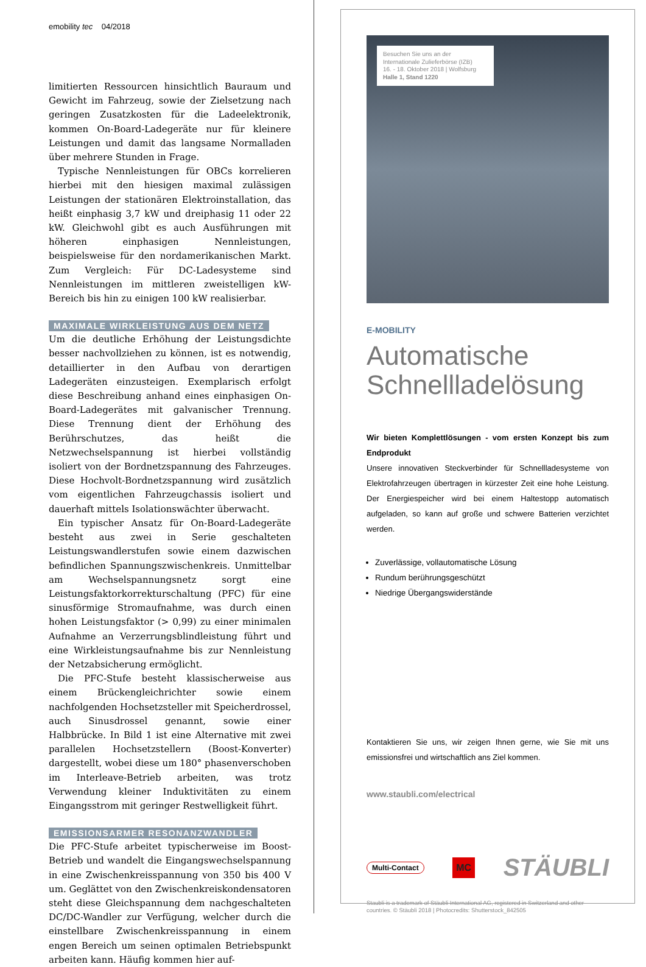emobility tec 04/2018
limitierten Ressourcen hinsichtlich Bauraum und Gewicht im Fahrzeug, sowie der Zielsetzung nach geringen Zusatzkosten für die Ladeelektronik, kommen On-Board-Ladegeräte nur für kleinere Leistungen und damit das langsame Normalladen über mehrere Stunden in Frage.
Typische Nennleistungen für OBCs korrelieren hierbei mit den hiesigen maximal zulässigen Leistungen der stationären Elektroinstallation, das heißt einphasig 3,7 kW und dreiphasig 11 oder 22 kW. Gleichwohl gibt es auch Ausführungen mit höheren einphasigen Nennleistungen, beispielsweise für den nordamerikanischen Markt. Zum Vergleich: Für DC-Ladesysteme sind Nennleistungen im mittleren zweistelligen kW-Bereich bis hin zu einigen 100 kW realisierbar.
MAXIMALE WIRKLEISTUNG AUS DEM NETZ
Um die deutliche Erhöhung der Leistungsdichte besser nachvollziehen zu können, ist es notwendig, detaillierter in den Aufbau von derartigen Ladegeräten einzusteigen. Exemplarisch erfolgt diese Beschreibung anhand eines einphasigen On-Board-Ladegerätes mit galvanischer Trennung. Diese Trennung dient der Erhöhung des Berührschutzes, das heißt die Netzwechselspannung ist hierbei vollständig isoliert von der Bordnetzspannung des Fahrzeuges. Diese Hochvolt-Bordnetzspannung wird zusätzlich vom eigentlichen Fahrzeugchassis isoliert und dauerhaft mittels Isolationswächter überwacht.
Ein typischer Ansatz für On-Board-Ladegeräte besteht aus zwei in Serie geschalteten Leistungswandlerstufen sowie einem dazwischen befindlichen Spannungszwischenkreis. Unmittelbar am Wechselspannungsnetz sorgt eine Leistungsfaktorkorrekturschaltung (PFC) für eine sinusförmige Stromaufnahme, was durch einen hohen Leistungsfaktor (> 0,99) zu einer minimalen Aufnahme an Verzerrungsblindleistung führt und eine Wirkleistungsaufnahme bis zur Nennleistung der Netzabsicherung ermöglicht.
Die PFC-Stufe besteht klassischerweise aus einem Brückengleichrichter sowie einem nachfolgenden Hochsetzsteller mit Speicherdrossel, auch Sinusdrossel genannt, sowie einer Halbbrücke. In Bild 1 ist eine Alternative mit zwei parallelen Hochsetzstellern (Boost-Konverter) dargestellt, wobei diese um 180° phasenverschoben im Interleave-Betrieb arbeiten, was trotz Verwendung kleiner Induktivitäten zu einem Eingangsstrom mit geringer Restwelligkeit führt.
EMISSIONSARMER RESONANZWANDLER
Die PFC-Stufe arbeitet typischerweise im Boost-Betrieb und wandelt die Eingangswechselspannung in eine Zwischenkreisspannung von 350 bis 400 V um. Geglättet von den Zwischenkreiskondensatoren steht diese Gleichspannung dem nachgeschalteten DC/DC-Wandler zur Verfügung, welcher durch die einstellbare Zwischenkreisspannung in einem engen Bereich um seinen optimalen Betriebspunkt arbeiten kann. Häufig kommen hier auf-
Besuchen Sie uns an der
Internationale Zulieferbörse (IZB)
16. - 18. Oktober 2018 | Wolfsburg
Halle 1, Stand 1220
E-MOBILITY
Automatische Schnellladelösung
Wir bieten Komplettlösungen - vom ersten Konzept bis zum Endprodukt
Unsere innovativen Steckverbinder für Schnellladesysteme von Elektrofahrzeugen übertragen in kürzester Zeit eine hohe Leistung. Der Energiespeicher wird bei einem Haltestopp automatisch aufgeladen, so kann auf große und schwere Batterien verzichtet werden.
Zuverlässige, vollautomatische Lösung
Rundum berührungsgeschützt
Niedrige Übergangswiderstände
Kontaktieren Sie uns, wir zeigen Ihnen gerne, wie Sie mit uns emissionsfrei und wirtschaftlich ans Ziel kommen.
www.staubli.com/electrical
Multi-Contact MC STÄUBLI
Staubli is a trademark of Stäubli International AG, registered in Switzerland and other countries. © Stäubli 2018 | Photocredits: Shutterstock_842505